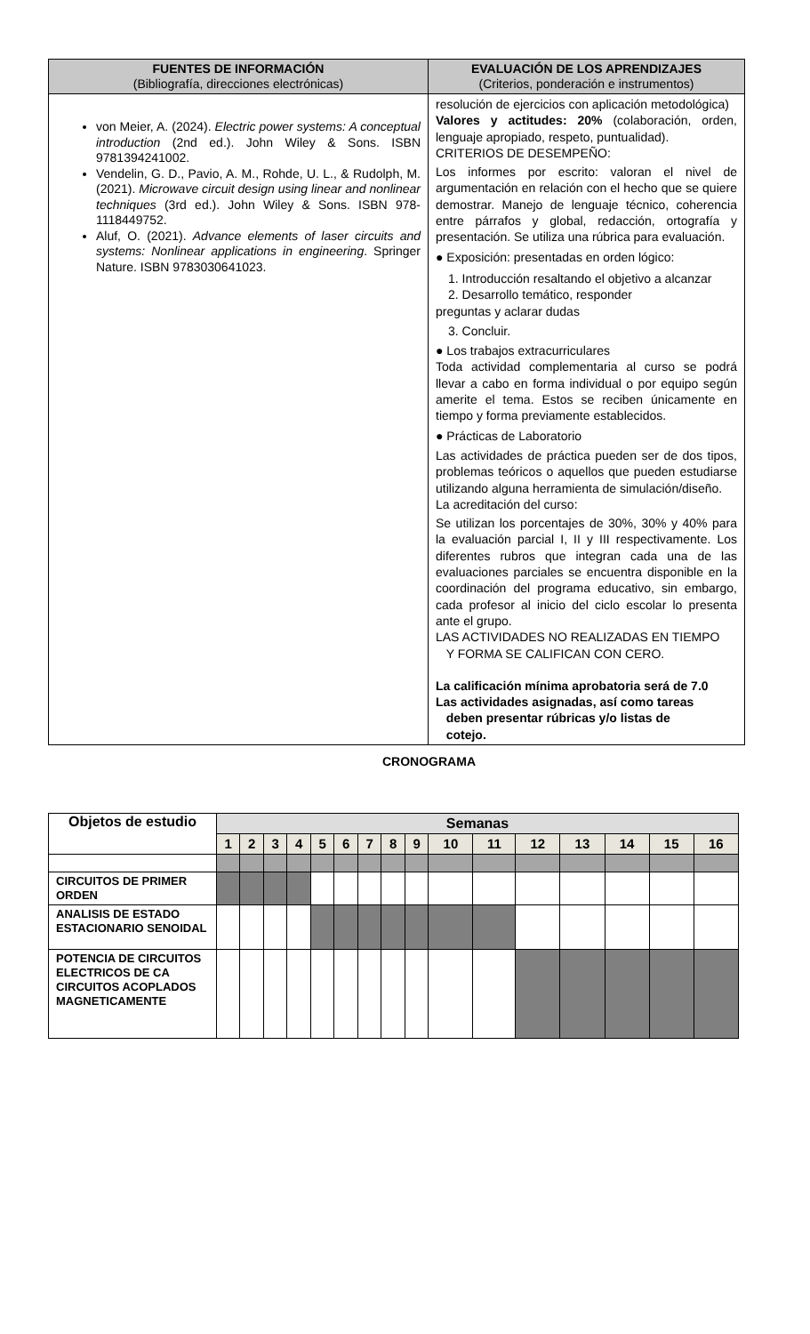| FUENTES DE INFORMACIÓN (Bibliografía, direcciones electrónicas) | EVALUACIÓN DE LOS APRENDIZAJES (Criterios, ponderación e instrumentos) |
| --- | --- |
| von Meier, A. (2024). Electric power systems: A conceptual introduction (2nd ed.). John Wiley & Sons. ISBN 9781394241002. Vendelin, G. D., Pavio, A. M., Rohde, U. L., & Rudolph, M. (2021). Microwave circuit design using linear and nonlinear techniques (3rd ed.). John Wiley & Sons. ISBN 978-1118449752. Aluf, O. (2021). Advance elements of laser circuits and systems: Nonlinear applications in engineering . Springer Nature. ISBN 9783030641023. | resolución de ejercicios con aplicación metodológica) Valores y actitudes: 20% (colaboración, orden, lenguaje apropiado, respeto, puntualidad). CRITERIOS DE DESEMPEÑO: Los informes por escrito: valoran el nivel de argumentación en relación con el hecho que se quiere demostrar. Manejo de lenguaje técnico, coherencia entre párrafos y global, redacción, ortografía y presentación. Se utiliza una rúbrica para evaluación. ● Exposición: presentadas en orden lógico: 1. Introducción resaltando el objetivo a alcanzar 2. Desarrollo temático, responder preguntas y aclarar dudas 3. Concluir. ● Los trabajos extracurriculares Toda actividad complementaria al curso se podrá llevar a cabo en forma individual o por equipo según amerite el tema. Estos se reciben únicamente en tiempo y forma previamente establecidos. ● Prácticas de Laboratorio Las actividades de práctica pueden ser de dos tipos, problemas teóricos o aquellos que pueden estudiarse utilizando alguna herramienta de simulación/diseño. La acreditación del curso: Se utilizan los porcentajes de 30%, 30% y 40% para la evaluación parcial I, II y III respectivamente. Los diferentes rubros que integran cada una de las evaluaciones parciales se encuentra disponible en la coordinación del programa educativo, sin embargo, cada profesor al inicio del ciclo escolar lo presenta ante el grupo. LAS ACTIVIDADES NO REALIZADAS EN TIEMPO Y FORMA SE CALIFICAN CON CERO. La calificación mínima aprobatoria será de 7.0 Las actividades asignadas, así como tareas deben presentar rúbricas y/o listas de cotejo. |
CRONOGRAMA
| Objetos de estudio | Semanas | | | | | | | | | | | | | | | |
| --- | --- | --- | --- | --- | --- | --- | --- | --- | --- | --- | --- | --- | --- | --- | --- | --- |
| | 1 | 2 | 3 | 4 | 5 | 6 | 7 | 8 | 9 | 10 | 11 | 12 | 13 | 14 | 15 | 16 |
| CIRCUITOS DE PRIMER ORDEN | | | | | | | | | | | | | | | | |
| ANALISIS DE ESTADO ESTACIONARIO SENOIDAL | | | | | | | | | | | | | | | | |
| POTENCIA DE CIRCUITOS ELECTRICOS DE CA CIRCUITOS ACOPLADOS MAGNETICAMENTE | | | | | | | | | | | | | | | | |